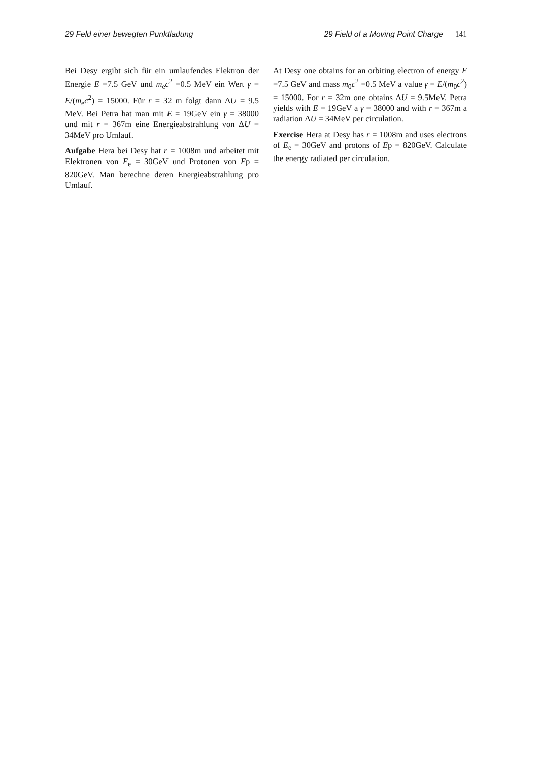29 Feld einer bewegten Punktladung
29 Field of a Moving Point Charge 141
Bei Desy ergibt sich für ein umlaufendes Elektron der Energie E =7.5 GeV und m<sub>e</sub>c<sup>2</sup> =0.5 MeV ein Wert γ = E/(m<sub>e</sub>c<sup>2</sup>) = 15000. Für r = 32 m folgt dann ΔU = 9.5 MeV. Bei Petra hat man mit E = 19GeV ein γ = 38000 und mit r = 367m eine Energieabstrahlung von ΔU = 34MeV pro Umlauf.
Aufgabe Hera bei Desy hat r = 1008m und arbeitet mit Elektronen von E<sub>e</sub> = 30GeV und Protonen von Ep = 820GeV. Man berechne deren Energieabstrahlung pro Umlauf.
At Desy one obtains for an orbiting electron of energy E =7.5 GeV and mass m<sub>0</sub>c<sup>2</sup> =0.5 MeV a value γ = E/(m<sub>0</sub>c<sup>2</sup>) = 15000. For r = 32m one obtains ΔU = 9.5MeV. Petra yields with E = 19GeV a γ = 38000 and with r = 367m a radiation ΔU = 34MeV per circulation.
Exercise Hera at Desy has r = 1008m and uses electrons of E<sub>e</sub> = 30GeV and protons of Ep = 820GeV. Calculate the energy radiated per circulation.